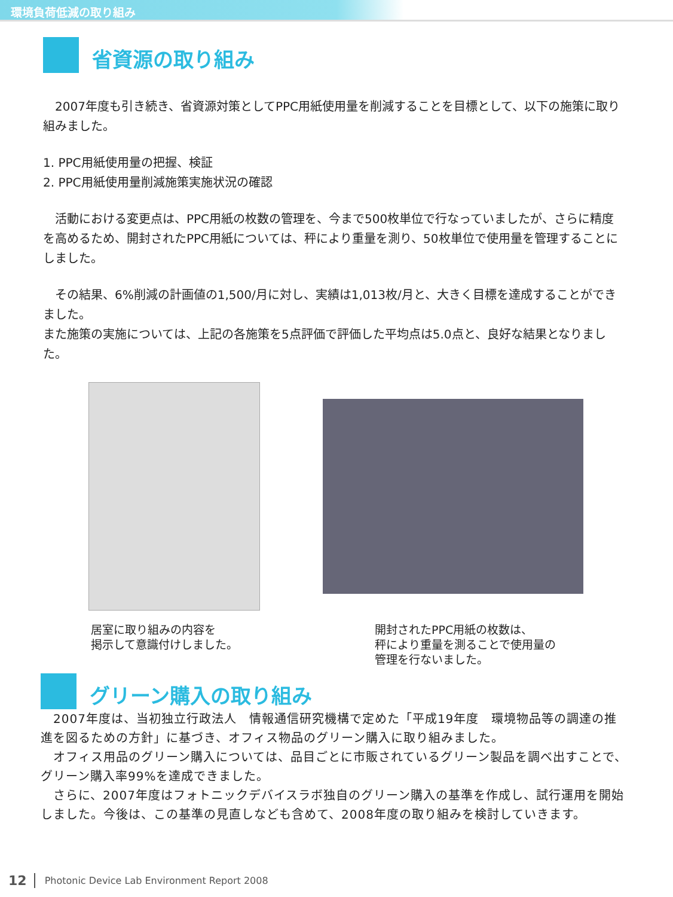環境負荷低減の取り組み
省資源の取り組み
　2007年度も引き続き、省資源対策としてPPC用紙使用量を削減することを目標として、以下の施策に取り組みました。
1. PPC用紙使用量の把握、検証
2. PPC用紙使用量削減施策実施状況の確認
　活動における変更点は、PPC用紙の枚数の管理を、今まで500枚単位で行なっていましたが、さらに精度を高めるため、開封されたPPC用紙については、秤により重量を測り、50枚単位で使用量を管理することにしました。
　その結果、6%削減の計画値の1,500/月に対し、実績は1,013枚/月と、大きく目標を達成することができました。
また施策の実施については、上記の各施策を5点評価で評価した平均点は5.0点と、良好な結果となりました。
居室に取り組みの内容を
掲示して意識付けしました。
開封されたPPC用紙の枚数は、
秤により重量を測ることで使用量の
管理を行ないました。
グリーン購入の取り組み
　2007年度は、当初独立行政法人　情報通信研究機構で定めた「平成19年度　環境物品等の調達の推進を図るための方針」に基づき、オフィス物品のグリーン購入に取り組みました。
　オフィス用品のグリーン購入については、品目ごとに市販されているグリーン製品を調べ出すことで、グリーン購入率99%を達成できました。
　さらに、2007年度はフォトニックデバイスラボ独自のグリーン購入の基準を作成し、試行運用を開始しました。今後は、この基準の見直しなども含めて、2008年度の取り組みを検討していきます。
12 Photonic Device Lab Environment Report 2008